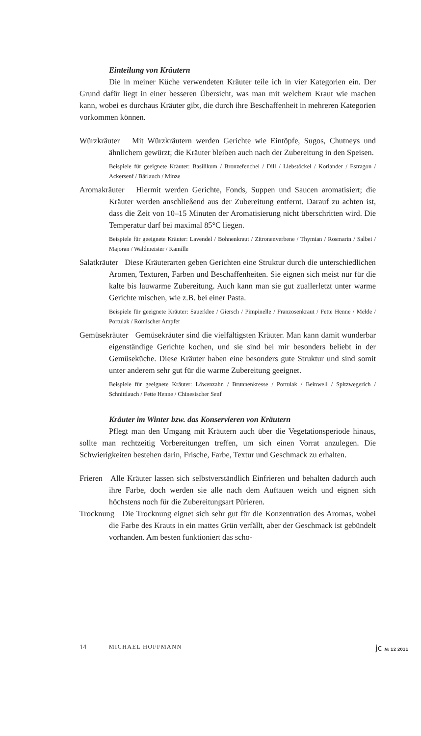Einteilung von Kräutern
Die in meiner Küche verwendeten Kräuter teile ich in vier Kategorien ein. Der Grund dafür liegt in einer besseren Übersicht, was man mit welchem Kraut wie machen kann, wobei es durchaus Kräuter gibt, die durch ihre Beschaffenheit in mehreren Kategorien vorkommen können.
Würzkräuter Mit Würzkräutern werden Gerichte wie Eintöpfe, Sugos, Chutneys und ähnlichem gewürzt; die Kräuter bleiben auch nach der Zubereitung in den Speisen.
Beispiele für geeignete Kräuter: Basilikum / Bronzefenchel / Dill / Liebstöckel / Koriander / Estragon / Ackersenf / Bärlauch / Minze
Aromakräuter Hiermit werden Gerichte, Fonds, Suppen und Saucen aromatisiert; die Kräuter werden anschließend aus der Zubereitung entfernt. Darauf zu achten ist, dass die Zeit von 10–15 Minuten der Aromatisierung nicht überschritten wird. Die Temperatur darf bei maximal 85°C liegen.
Beispiele für geeignete Kräuter: Lavendel / Bohnenkraut / Zitronenverbene / Thymian / Rosmarin / Salbei / Majoran / Waldmeister / Kamille
Salatkräuter Diese Kräuterarten geben Gerichten eine Struktur durch die unterschiedlichen Aromen, Texturen, Farben und Beschaffenheiten. Sie eignen sich meist nur für die kalte bis lauwarme Zubereitung. Auch kann man sie gut zuallerletzt unter warme Gerichte mischen, wie z.B. bei einer Pasta.
Beispiele für geeignete Kräuter: Sauerklee / Giersch / Pimpinelle / Franzosenkraut / Fette Henne / Melde / Portulak / Römischer Ampfer
Gemüsekräuter Gemüsekräuter sind die vielfältigsten Kräuter. Man kann damit wunderbar eigenständige Gerichte kochen, und sie sind bei mir besonders beliebt in der Gemüseküche. Diese Kräuter haben eine besonders gute Struktur und sind somit unter anderem sehr gut für die warme Zubereitung geeignet.
Beispiele für geeignete Kräuter: Löwenzahn / Brunnenkresse / Portulak / Beinwell / Spitzwegerich / Schnittlauch / Fette Henne / Chinesischer Senf
Kräuter im Winter bzw. das Konservieren von Kräutern
Pflegt man den Umgang mit Kräutern auch über die Vegetationsperiode hinaus, sollte man rechtzeitig Vorbereitungen treffen, um sich einen Vorrat anzulegen. Die Schwierigkeiten bestehen darin, Frische, Farbe, Textur und Geschmack zu erhalten.
Frieren Alle Kräuter lassen sich selbstverständlich Einfrieren und behalten dadurch auch ihre Farbe, doch werden sie alle nach dem Auftauen weich und eignen sich höchstens noch für die Zubereitungsart Pürieren.
Trocknung Die Trocknung eignet sich sehr gut für die Konzentration des Aromas, wobei die Farbe des Krauts in ein mattes Grün verfällt, aber der Geschmack ist gebündelt vorhanden. Am besten funktioniert das scho-
14 MICHAEL HOFFMANN jc № 12 2011